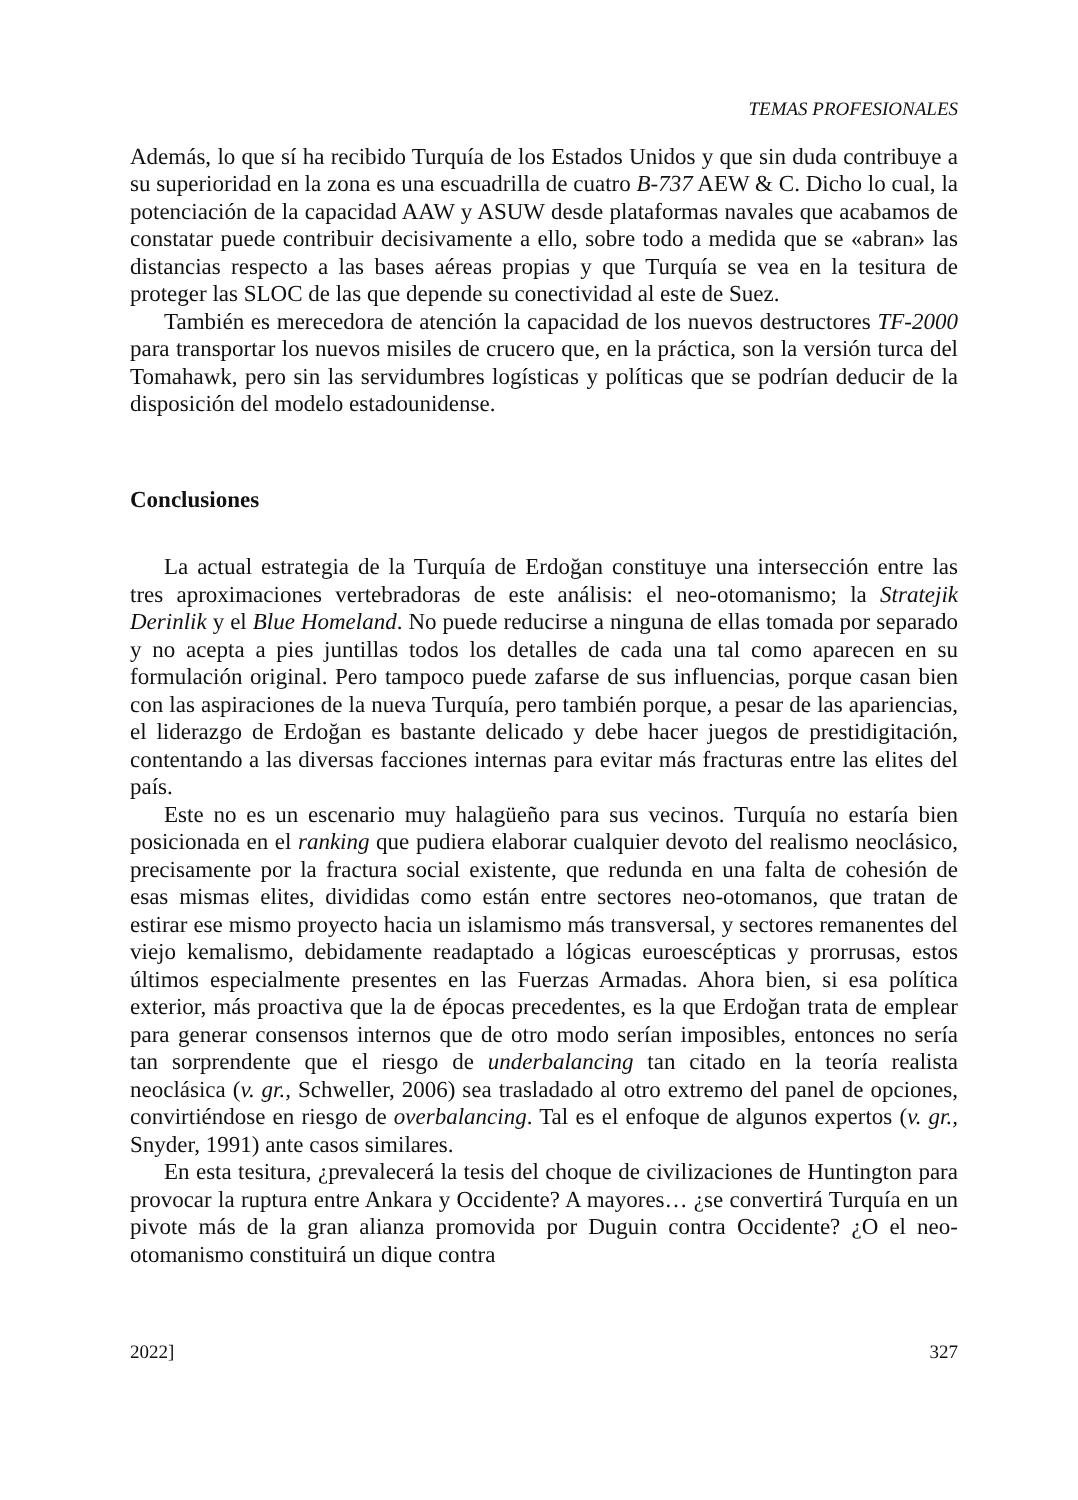TEMAS PROFESIONALES
Además, lo que sí ha recibido Turquía de los Estados Unidos y que sin duda contribuye a su superioridad en la zona es una escuadrilla de cuatro B-737 AEW & C. Dicho lo cual, la potenciación de la capacidad AAW y ASUW desde plataformas navales que acabamos de constatar puede contribuir decisivamente a ello, sobre todo a medida que se «abran» las distancias respecto a las bases aéreas propias y que Turquía se vea en la tesitura de proteger las SLOC de las que depende su conectividad al este de Suez.
También es merecedora de atención la capacidad de los nuevos destructores TF-2000 para transportar los nuevos misiles de crucero que, en la práctica, son la versión turca del Tomahawk, pero sin las servidumbres logísticas y políticas que se podrían deducir de la disposición del modelo estadounidense.
Conclusiones
La actual estrategia de la Turquía de Erdoğan constituye una intersección entre las tres aproximaciones vertebradoras de este análisis: el neo-otomanismo; la Stratejik Derinlik y el Blue Homeland. No puede reducirse a ninguna de ellas tomada por separado y no acepta a pies juntillas todos los detalles de cada una tal como aparecen en su formulación original. Pero tampoco puede zafarse de sus influencias, porque casan bien con las aspiraciones de la nueva Turquía, pero también porque, a pesar de las apariencias, el liderazgo de Erdoğan es bastante delicado y debe hacer juegos de prestidigitación, contentando a las diversas facciones internas para evitar más fracturas entre las elites del país.
Este no es un escenario muy halagüeño para sus vecinos. Turquía no estaría bien posicionada en el ranking que pudiera elaborar cualquier devoto del realismo neoclásico, precisamente por la fractura social existente, que redunda en una falta de cohesión de esas mismas elites, divididas como están entre sectores neo-otomanos, que tratan de estirar ese mismo proyecto hacia un islamismo más transversal, y sectores remanentes del viejo kemalismo, debidamente readaptado a lógicas euroescépticas y prorrusas, estos últimos especialmente presentes en las Fuerzas Armadas. Ahora bien, si esa política exterior, más proactiva que la de épocas precedentes, es la que Erdoğan trata de emplear para generar consensos internos que de otro modo serían imposibles, entonces no sería tan sorprendente que el riesgo de underbalancing tan citado en la teoría realista neoclásica (v. gr., Schweller, 2006) sea trasladado al otro extremo del panel de opciones, convirtiéndose en riesgo de overbalancing. Tal es el enfoque de algunos expertos (v. gr., Snyder, 1991) ante casos similares.
En esta tesitura, ¿prevalecerá la tesis del choque de civilizaciones de Huntington para provocar la ruptura entre Ankara y Occidente? A mayores… ¿se convertirá Turquía en un pivote más de la gran alianza promovida por Duguin contra Occidente? ¿O el neo-otomanismo constituirá un dique contra
2022] 327